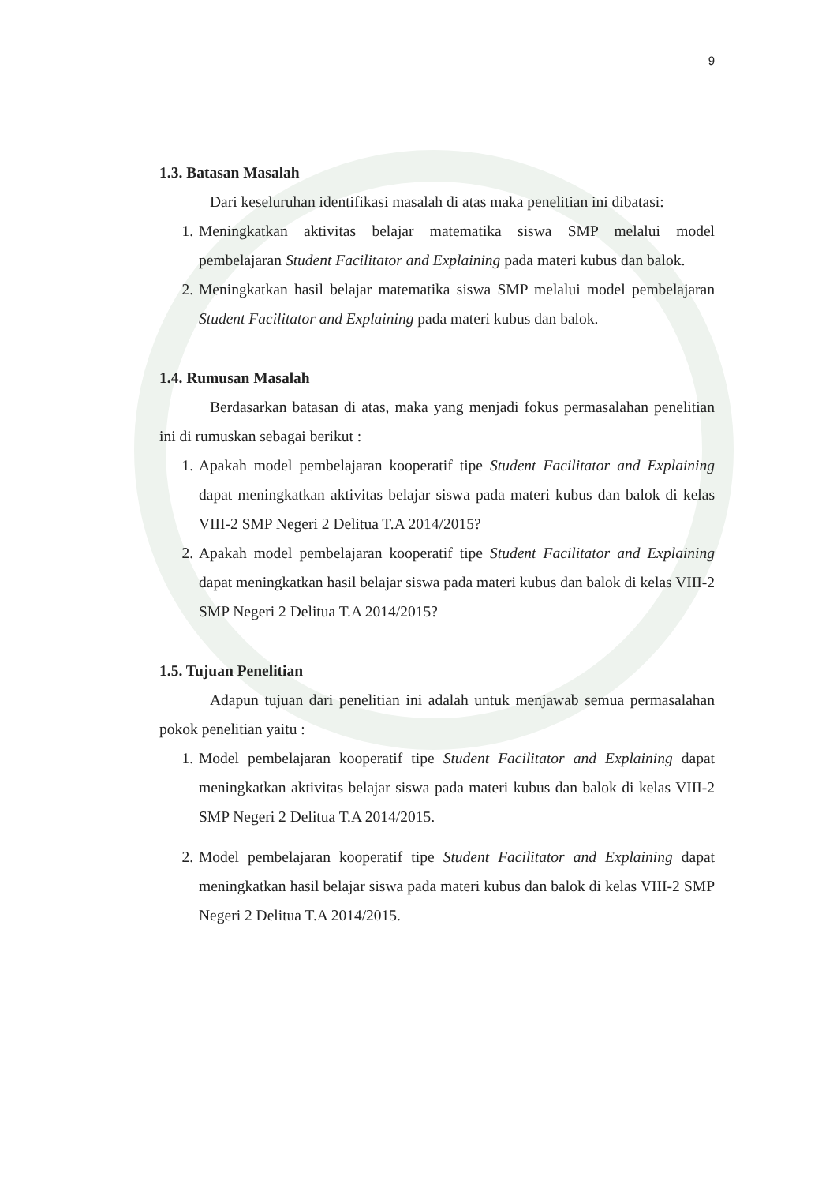9
1.3. Batasan Masalah
Dari keseluruhan identifikasi masalah di atas maka penelitian ini dibatasi:
1. Meningkatkan aktivitas belajar matematika siswa SMP melalui model pembelajaran Student Facilitator and Explaining pada materi kubus dan balok.
2. Meningkatkan hasil belajar matematika siswa SMP melalui model pembelajaran Student Facilitator and Explaining pada materi kubus dan balok.
1.4. Rumusan Masalah
Berdasarkan batasan di atas, maka yang menjadi fokus permasalahan penelitian ini di rumuskan sebagai berikut :
1. Apakah model pembelajaran kooperatif tipe Student Facilitator and Explaining dapat meningkatkan aktivitas belajar siswa pada materi kubus dan balok di kelas VIII-2 SMP Negeri 2 Delitua T.A 2014/2015?
2. Apakah model pembelajaran kooperatif tipe Student Facilitator and Explaining dapat meningkatkan hasil belajar siswa pada materi kubus dan balok di kelas VIII-2 SMP Negeri 2 Delitua T.A 2014/2015?
1.5. Tujuan Penelitian
Adapun tujuan dari penelitian ini adalah untuk menjawab semua permasalahan pokok penelitian yaitu :
1. Model pembelajaran kooperatif tipe Student Facilitator and Explaining dapat meningkatkan aktivitas belajar siswa pada materi kubus dan balok di kelas VIII-2 SMP Negeri 2 Delitua T.A 2014/2015.
2. Model pembelajaran kooperatif tipe Student Facilitator and Explaining dapat meningkatkan hasil belajar siswa pada materi kubus dan balok di kelas VIII-2 SMP Negeri 2 Delitua T.A 2014/2015.